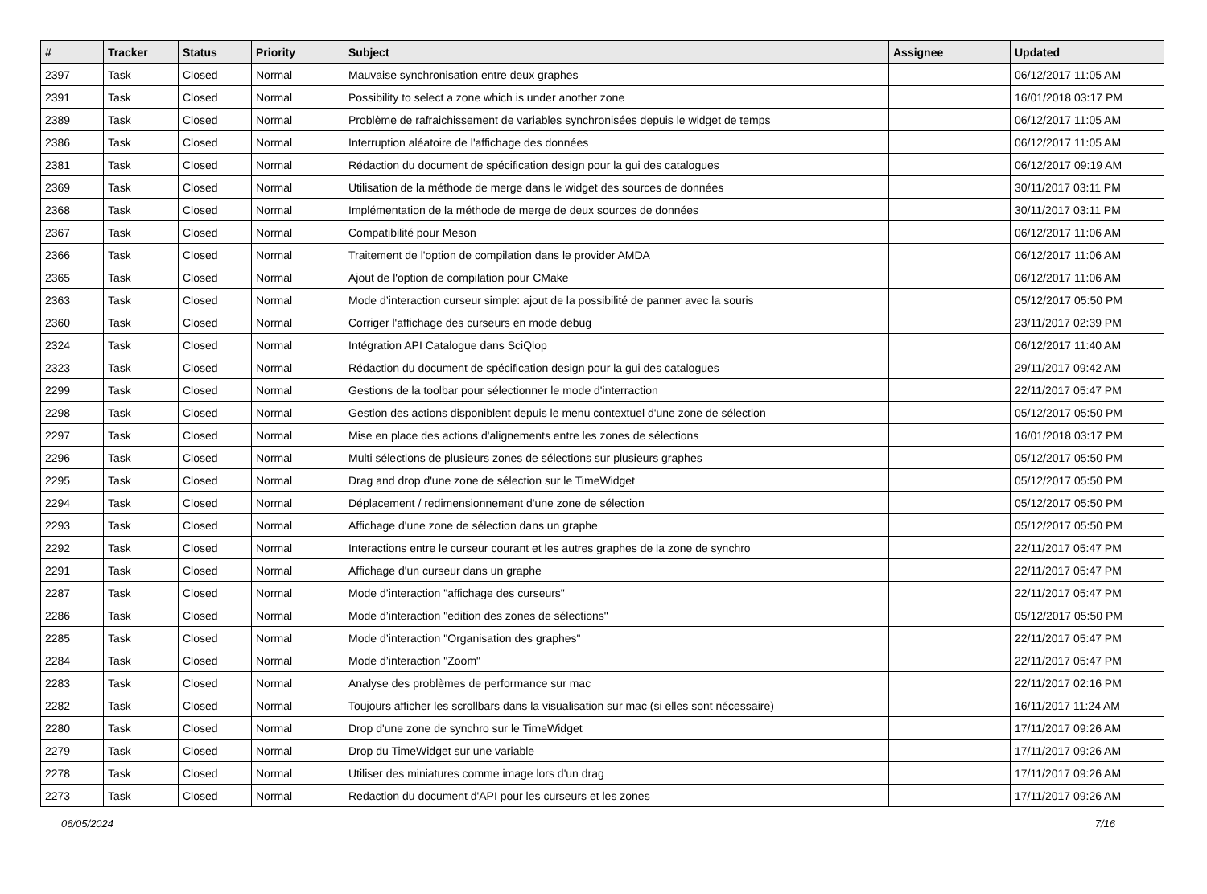| # | Tracker | Status | Priority | Subject | Assignee | Updated |
| --- | --- | --- | --- | --- | --- | --- |
| 2397 | Task | Closed | Normal | Mauvaise synchronisation entre deux graphes | | 06/12/2017 11:05 AM |
| 2391 | Task | Closed | Normal | Possibility to select a zone which is under another zone | | 16/01/2018 03:17 PM |
| 2389 | Task | Closed | Normal | Problème de rafraichissement de variables synchronisées depuis le widget de temps | | 06/12/2017 11:05 AM |
| 2386 | Task | Closed | Normal | Interruption aléatoire de l'affichage des données | | 06/12/2017 11:05 AM |
| 2381 | Task | Closed | Normal | Rédaction du document de spécification design pour la gui des catalogues | | 06/12/2017 09:19 AM |
| 2369 | Task | Closed | Normal | Utilisation de la méthode de merge dans le widget des sources de données | | 30/11/2017 03:11 PM |
| 2368 | Task | Closed | Normal | Implémentation de la méthode de merge de deux sources de données | | 30/11/2017 03:11 PM |
| 2367 | Task | Closed | Normal | Compatibilité pour Meson | | 06/12/2017 11:06 AM |
| 2366 | Task | Closed | Normal | Traitement de l'option de compilation dans le provider AMDA | | 06/12/2017 11:06 AM |
| 2365 | Task | Closed | Normal | Ajout de l'option de compilation pour CMake | | 06/12/2017 11:06 AM |
| 2363 | Task | Closed | Normal | Mode d’interaction curseur simple: ajout de la possibilité de panner avec la souris | | 05/12/2017 05:50 PM |
| 2360 | Task | Closed | Normal | Corriger l'affichage des curseurs en mode debug | | 23/11/2017 02:39 PM |
| 2324 | Task | Closed | Normal | Intégration API Catalogue dans SciQlop | | 06/12/2017 11:40 AM |
| 2323 | Task | Closed | Normal | Rédaction du document de spécification design pour la gui des catalogues | | 29/11/2017 09:42 AM |
| 2299 | Task | Closed | Normal | Gestions de la toolbar pour sélectionner le mode d'interraction | | 22/11/2017 05:47 PM |
| 2298 | Task | Closed | Normal | Gestion des actions disponiblent depuis le menu contextuel d'une zone de sélection | | 05/12/2017 05:50 PM |
| 2297 | Task | Closed | Normal | Mise en place des actions d'alignements entre les zones de sélections | | 16/01/2018 03:17 PM |
| 2296 | Task | Closed | Normal | Multi sélections de plusieurs zones de sélections sur plusieurs graphes | | 05/12/2017 05:50 PM |
| 2295 | Task | Closed | Normal | Drag and drop d'une zone de sélection sur le TimeWidget | | 05/12/2017 05:50 PM |
| 2294 | Task | Closed | Normal | Déplacement / redimensionnement d'une zone de sélection | | 05/12/2017 05:50 PM |
| 2293 | Task | Closed | Normal | Affichage d'une zone de sélection dans un graphe | | 05/12/2017 05:50 PM |
| 2292 | Task | Closed | Normal | Interactions entre le curseur courant et les autres graphes de la zone de synchro | | 22/11/2017 05:47 PM |
| 2291 | Task | Closed | Normal | Affichage d'un curseur dans un graphe | | 22/11/2017 05:47 PM |
| 2287 | Task | Closed | Normal | Mode d’interaction "affichage des curseurs" | | 22/11/2017 05:47 PM |
| 2286 | Task | Closed | Normal | Mode d’interaction "edition des zones de sélections" | | 05/12/2017 05:50 PM |
| 2285 | Task | Closed | Normal | Mode d’interaction "Organisation des graphes" | | 22/11/2017 05:47 PM |
| 2284 | Task | Closed | Normal | Mode d’interaction "Zoom" | | 22/11/2017 05:47 PM |
| 2283 | Task | Closed | Normal | Analyse des problèmes de performance sur mac | | 22/11/2017 02:16 PM |
| 2282 | Task | Closed | Normal | Toujours afficher les scrollbars dans la visualisation sur mac (si elles sont nécessaire) | | 16/11/2017 11:24 AM |
| 2280 | Task | Closed | Normal | Drop d'une zone de synchro sur le TimeWidget | | 17/11/2017 09:26 AM |
| 2279 | Task | Closed | Normal | Drop du TimeWidget sur une variable | | 17/11/2017 09:26 AM |
| 2278 | Task | Closed | Normal | Utiliser des miniatures comme image lors d'un drag | | 17/11/2017 09:26 AM |
| 2273 | Task | Closed | Normal | Redaction du document d'API pour les curseurs et les zones | | 17/11/2017 09:26 AM |
06/05/2024 7/16